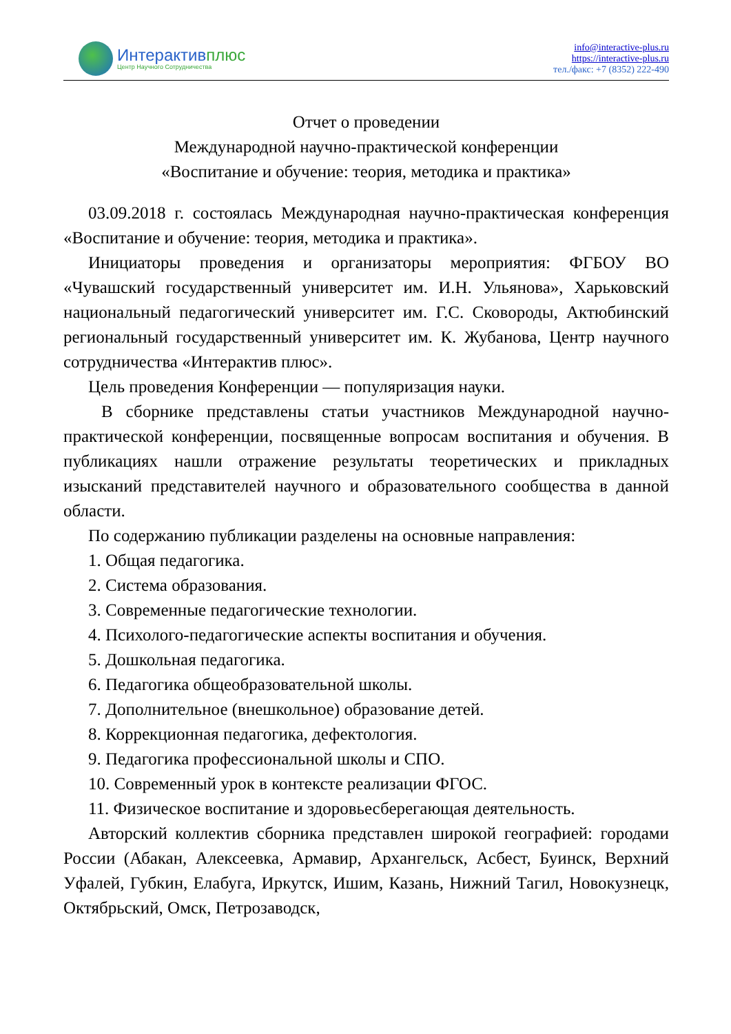Интерактивплюс
Центр Научного Сотрудничества
info@interactive-plus.ru
https://interactive-plus.ru
тел./факс: +7 (8352) 222-490
Отчет о проведении
Международной научно-практической конференции
«Воспитание и обучение: теория, методика и практика»
03.09.2018 г. состоялась Международная научно-практическая конференция «Воспитание и обучение: теория, методика и практика».
Инициаторы проведения и организаторы мероприятия: ФГБОУ ВО «Чувашский государственный университет им. И.Н. Ульянова», Харьковский национальный педагогический университет им. Г.С. Сковороды, Актюбинский региональный государственный университет им. К. Жубанова, Центр научного сотрудничества «Интерактив плюс».
Цель проведения Конференции — популяризация науки.
В сборнике представлены статьи участников Международной научно-практической конференции, посвященные вопросам воспитания и обучения. В публикациях нашли отражение результаты теоретических и прикладных изысканий представителей научного и образовательного сообщества в данной области.
По содержанию публикации разделены на основные направления:
1. Общая педагогика.
2. Система образования.
3. Современные педагогические технологии.
4. Психолого-педагогические аспекты воспитания и обучения.
5. Дошкольная педагогика.
6. Педагогика общеобразовательной школы.
7. Дополнительное (внешкольное) образование детей.
8. Коррекционная педагогика, дефектология.
9. Педагогика профессиональной школы и СПО.
10. Современный урок в контексте реализации ФГОС.
11. Физическое воспитание и здоровьесберегающая деятельность.
Авторский коллектив сборника представлен широкой географией: городами России (Абакан, Алексеевка, Армавир, Архангельск, Асбест, Буинск, Верхний Уфалей, Губкин, Елабуга, Иркутск, Ишим, Казань, Нижний Тагил, Новокузнецк, Октябрьский, Омск, Петрозаводск,